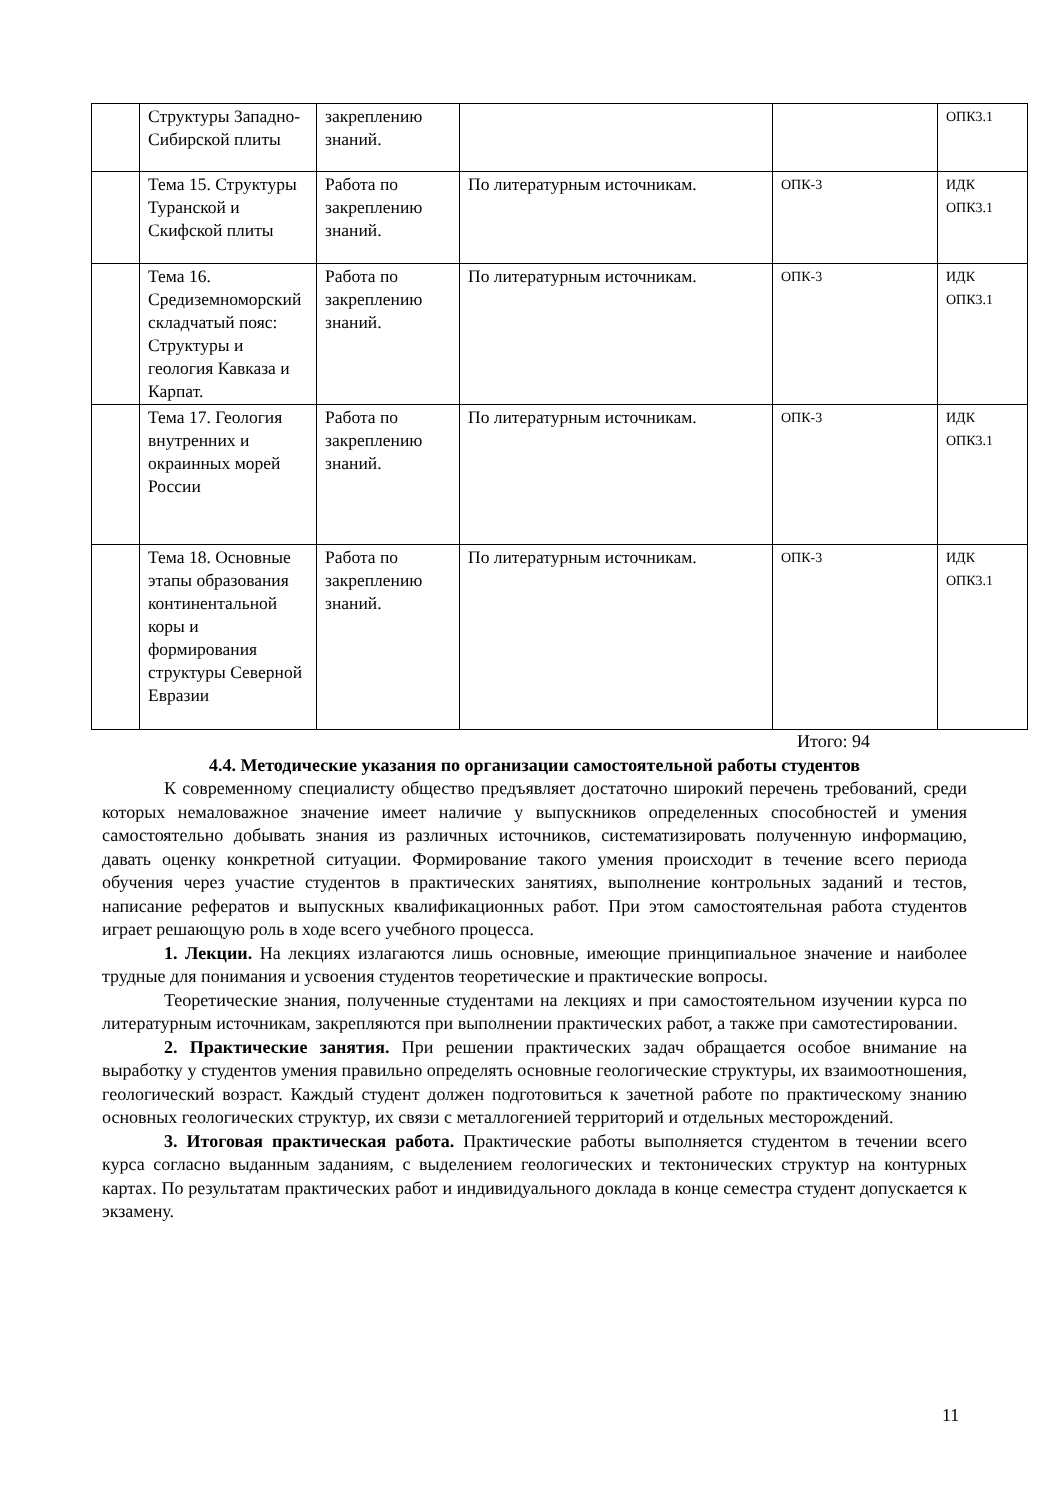| | Структуры Западно-Сибирской плиты | закреплению знаний. | | | ОПК3.1 |
| | Тема 15. Структуры Туранской и Скифской плиты | Работа по закреплению знаний. | По литературным источникам. | ОПК-3 | ИДК ОПК3.1 |
| | Тема 16. Средиземноморский складчатый пояс: Структуры и геология Кавказа и Карпат. | Работа по закреплению знаний. | По литературным источникам. | ОПК-3 | ИДК ОПК3.1 |
| | Тема 17. Геология внутренних и окраинных морей России | Работа по закреплению знаний. | По литературным источникам. | ОПК-3 | ИДК ОПК3.1 |
| | Тема 18. Основные этапы образования континентальной коры и формирования структуры Северной Евразии | Работа по закреплению знаний. | По литературным источникам. | ОПК-3 | ИДК ОПК3.1 |
Итого: 94
4.4. Методические указания по организации самостоятельной работы студентов
К современному специалисту общество предъявляет достаточно широкий перечень требований, среди которых немаловажное значение имеет наличие у выпускников определенных способностей и умения самостоятельно добывать знания из различных источников, систематизировать полученную информацию, давать оценку конкретной ситуации. Формирование такого умения происходит в течение всего периода обучения через участие студентов в практических занятиях, выполнение контрольных заданий и тестов, написание рефератов и выпускных квалификационных работ. При этом самостоятельная работа студентов играет решающую роль в ходе всего учебного процесса.
1. Лекции. На лекциях излагаются лишь основные, имеющие принципиальное значение и наиболее трудные для понимания и усвоения студентов теоретические и практические вопросы.
Теоретические знания, полученные студентами на лекциях и при самостоятельном изучении курса по литературным источникам, закрепляются при выполнении практических работ, а также при самотестировании.
2. Практические занятия. При решении практических задач обращается особое внимание на выработку у студентов умения правильно определять основные геологические структуры, их взаимоотношения, геологический возраст. Каждый студент должен подготовиться к зачетной работе по практическому знанию основных геологических структур, их связи с металлогенией территорий и отдельных месторождений.
3. Итоговая практическая работа. Практические работы выполняется студентом в течении всего курса согласно выданным заданиям, с выделением геологических и тектонических структур на контурных картах. По результатам практических работ и индивидуального доклада в конце семестра студент допускается к экзамену.
11